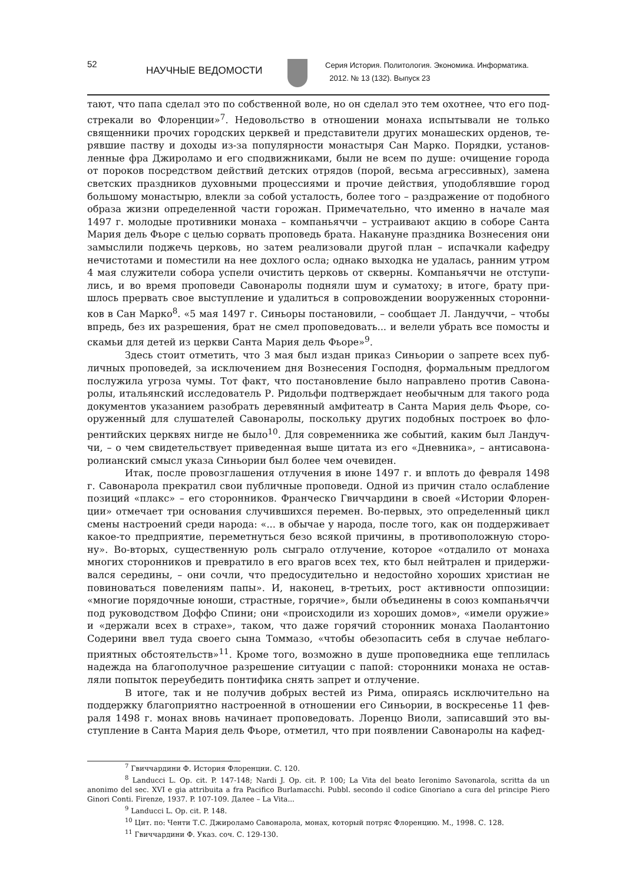52
НАУЧНЫЕ ВЕДОМОСТИ
Серия История. Политология. Экономика. Информатика.
2012. № 13 (132). Выпуск 23
тают, что папа сделал это по собственной воле, но он сделал это тем охотнее, что его под­стрекали во Флоренции»<sup>7</sup>. Недовольство в отношении монаха испытывали не только священники прочих городских церквей и представители других монашеских орденов, те­рявшие паству и доходы из-за популярности монастыря Сан Марко. Порядки, установ­ленные фра Джироламо и его сподвижниками, были не всем по душе: очищение города от пороков посредством действий детских отрядов (порой, весьма агрессивных), замена светских праздников духовными процессиями и прочие действия, уподоблявшие город большому монастырю, влекли за собой усталость, более того – раздражение от подобного образа жизни определенной части горожан. Примечательно, что именно в начале мая 1497 г. молодые противники монаха – компаньяччи – устраивают акцию в соборе Санта Мария дель Фьоре с целью сорвать проповедь брата. Накануне праздника Вознесения они замыслили поджечь церковь, но затем реализовали другой план – испачкали кафедру нечистотами и поместили на нее дохлого осла; однако выходка не удалась, ранним утром 4 мая служители собора успели очистить церковь от скверны. Компаньяччи не отступи­лись, и во время проповеди Савонаролы подняли шум и суматоху; в итоге, брату при­шлось прервать свое выступление и удалиться в сопровождении вооруженных сторонни­ков в Сан Марко<sup>8</sup>. «5 мая 1497 г. Синьоры постановили, – сообщает Л. Ландуччи, – чтобы впредь, без их разрешения, брат не смел проповедовать... и велели убрать все помосты и скамьи для детей из церкви Санта Мария дель Фьоре»<sup>9</sup>.
Здесь стоит отметить, что 3 мая был издан приказ Синьории о запрете всех пуб­личных проповедей, за исключением дня Вознесения Господня, формальным предлогом послужила угроза чумы. Тот факт, что постановление было направлено против Савона­ролы, итальянский исследователь Р. Ридольфи подтверждает необычным для такого рода документов указанием разобрать деревянный амфитеатр в Санта Мария дель Фьоре, со­оруженный для слушателей Савонаролы, поскольку других подобных построек во фло­рентийских церквях нигде не было<sup>10</sup>. Для современника же событий, каким был Ландуч­чи, – о чем свидетельствует приведенная выше цитата из его «Дневника», – антисавона­ролианский смысл указа Синьории был более чем очевиден.
Итак, после провозглашения отлучения в июне 1497 г. и вплоть до февраля 1498 г. Савонарола прекратил свои публичные проповеди. Одной из причин стало ослабление позиций «плакс» – его сторонников. Франческо Гвиччардини в своей «Истории Флорен­ции» отмечает три основания случившихся перемен. Во-первых, это определенный цикл смены настроений среди народа: «... в обычае у народа, после того, как он поддерживает какое-то предприятие, переметнуться безо всякой причины, в противоположную сторо­ну». Во-вторых, существенную роль сыграло отлучение, которое «отдалило от монаха многих сторонников и превратило в его врагов всех тех, кто был нейтрален и придержи­вался середины, – они сочли, что предосудительно и недостойно хороших христиан не повиноваться повелениям папы». И, наконец, в-третьих, рост активности оппозиции: «многие порядочные юноши, страстные, горячие», были объединены в союз компаньяч­чи под руководством Доффо Спини; они «происходили из хороших домов», «имели ору­жие» и «держали всех в страхе», таком, что даже горячий сторонник монаха Паоланто­нио Содерини ввел туда своего сына Томмазо, «чтобы обезопасить себя в случае неблаго­приятных обстоятельств»<sup>11</sup>. Кроме того, возможно в душе проповедника еще теплилась надежда на благополучное разрешение ситуации с папой: сторонники монаха не остав­ляли попыток переубедить понтифика снять запрет и отлучение.
В итоге, так и не получив добрых вестей из Рима, опираясь исключительно на поддержку благоприятно настроенной в отношении его Синьории, в воскресенье 11 фев­раля 1498 г. монах вновь начинает проповедовать. Лоренцо Виоли, записавший это вы­ступление в Санта Мария дель Фьоре, отметил, что при появлении Савонаролы на кафед-
<sup>7</sup> Гвиччардини Ф. История Флоренции. С. 120.
<sup>8</sup> Landucci L. Op. cit. P. 147-148; Nardi J. Op. cit. P. 100; La Vita del beato Ieronimo Savonarola, scritta da un anonimo del sec. XVI e gia attribuita a fra Pacifico Burlamacchi. Pubbl. secondo il codice Ginoriano a cura del principe Piero Ginori Conti. Firenze, 1937. P. 107-109. Далее – La Vita...
<sup>9</sup> Landucci L. Op. cit. P. 148.
<sup>10</sup> Цит. по: Ченти Т.С. Джироламо Савонарола, монах, который потряс Флоренцию. М., 1998. С. 128.
<sup>11</sup> Гвиччардини Ф. Указ. соч. С. 129-130.